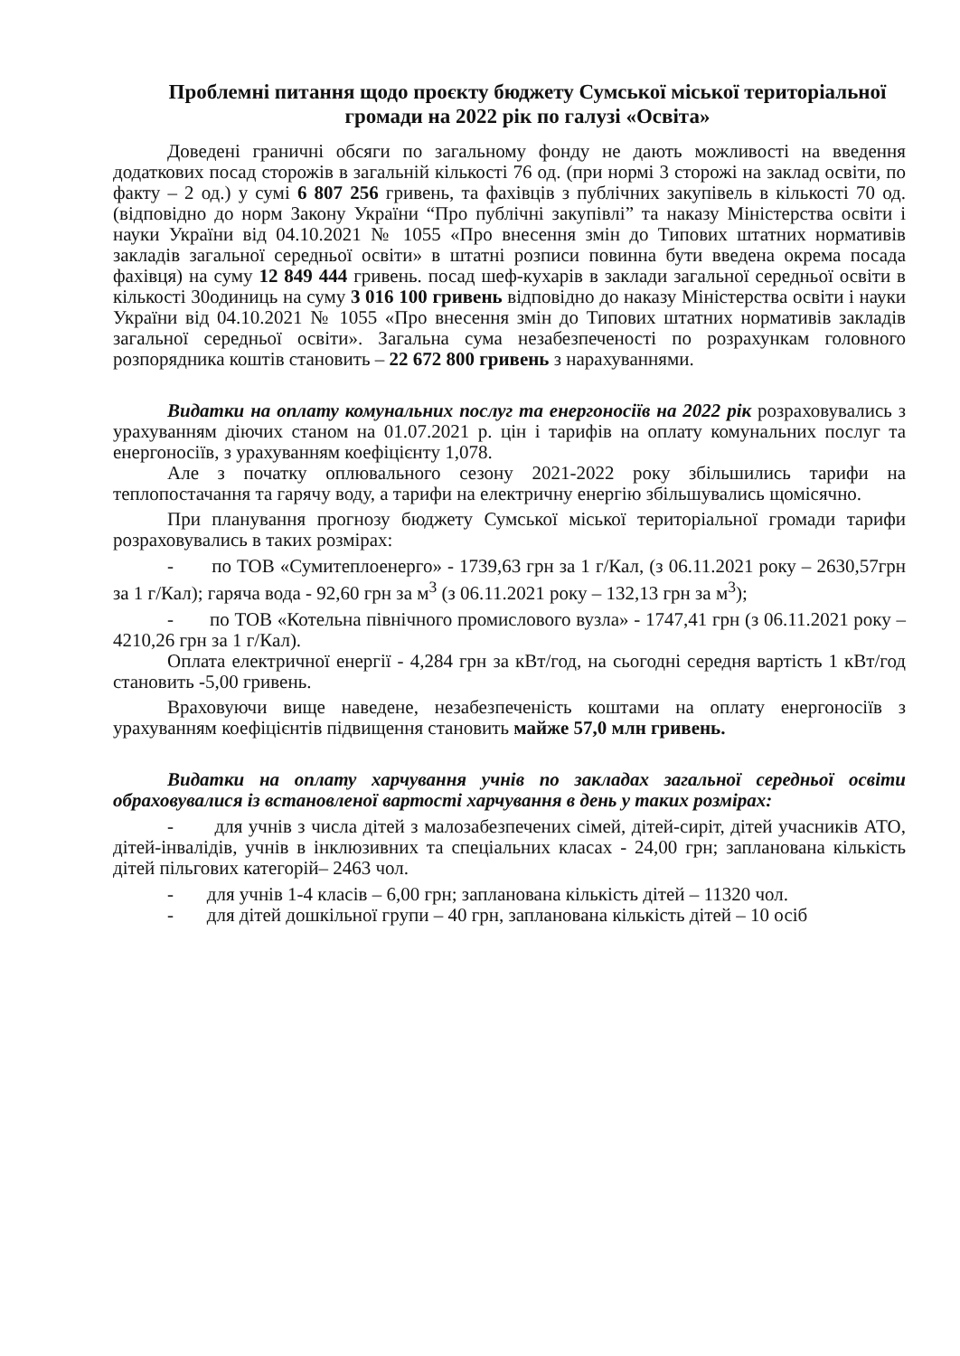Проблемні питання щодо проєкту бюджету Сумської міської територіальної громади на 2022 рік по галузі «Освіта»
Доведені граничні обсяги по загальному фонду не дають можливості на введення додаткових посад сторожів в загальній кількості 76 од. (при нормі 3 сторожі на заклад освіти, по факту – 2 од.) у сумі 6 807 256 гривень, та фахівців з публічних закупівель в кількості 70 од. (відповідно до норм Закону України “Про публічні закупівлі” та наказу Міністерства освіти і науки України від 04.10.2021 № 1055 «Про внесення змін до Типових штатних нормативів закладів загальної середньої освіти» в штатні розписи повинна бути введена окрема посада фахівця) на суму 12 849 444 гривень. посад шеф-кухарів в заклади загальної середньої освіти в кількості 30одиниць на суму 3 016 100 гривень відповідно до наказу Міністерства освіти і науки України від 04.10.2021 № 1055 «Про внесення змін до Типових штатних нормативів закладів загальної середньої освіти». Загальна сума незабезпеченості по розрахункам головного розпорядника коштів становить – 22 672 800 гривень з нарахуваннями.
Видатки на оплату комунальних послуг та енергоносіїв на 2022 рік розраховувались з урахуванням діючих станом на 01.07.2021 р. цін і тарифів на оплату комунальних послуг та енергоносіїв, з урахуванням коефіцієнту 1,078.
Але з початку оплювального сезону 2021-2022 року збільшились тарифи на теплопостачання та гарячу воду, а тарифи на електричну енергію збільшувались щомісячно.
При планування прогнозу бюджету Сумської міської територіальної громади тарифи розраховувались в таких розмірах:
- по ТОВ «Сумитеплоенерго» - 1739,63 грн за 1 г/Кал, (з 06.11.2021 року – 2630,57грн за 1 г/Кал); гаряча вода - 92,60 грн за м<sup>3</sup> (з 06.11.2021 року – 132,13 грн за м<sup>3</sup>);
- по ТОВ «Котельна північного промислового вузла» - 1747,41 грн (з 06.11.2021 року – 4210,26 грн за 1 г/Кал).
Оплата електричної енергії - 4,284 грн за кВт/год, на сьогодні середня вартість 1 кВт/год становить -5,00 гривень.
Враховуючи вище наведене, незабезпеченість коштами на оплату енергоносіїв з урахуванням коефіцієнтів підвищення становить майже 57,0 млн гривень.
Видатки на оплату харчування учнів по закладах загальної середньої освіти обраховувалися із встановленої вартості харчування в день у таких розмірах:
- для учнів з числа дітей з малозабезпечених сімей, дітей-сиріт, дітей учасників АТО, дітей-інвалідів, учнів в інклюзивних та спеціальних класах - 24,00 грн; запланована кількість дітей пільгових категорій– 2463 чол.
- для учнів 1-4 класів – 6,00 грн; запланована кількість дітей – 11320 чол.
- для дітей дошкільної групи – 40 грн, запланована кількість дітей – 10 осіб